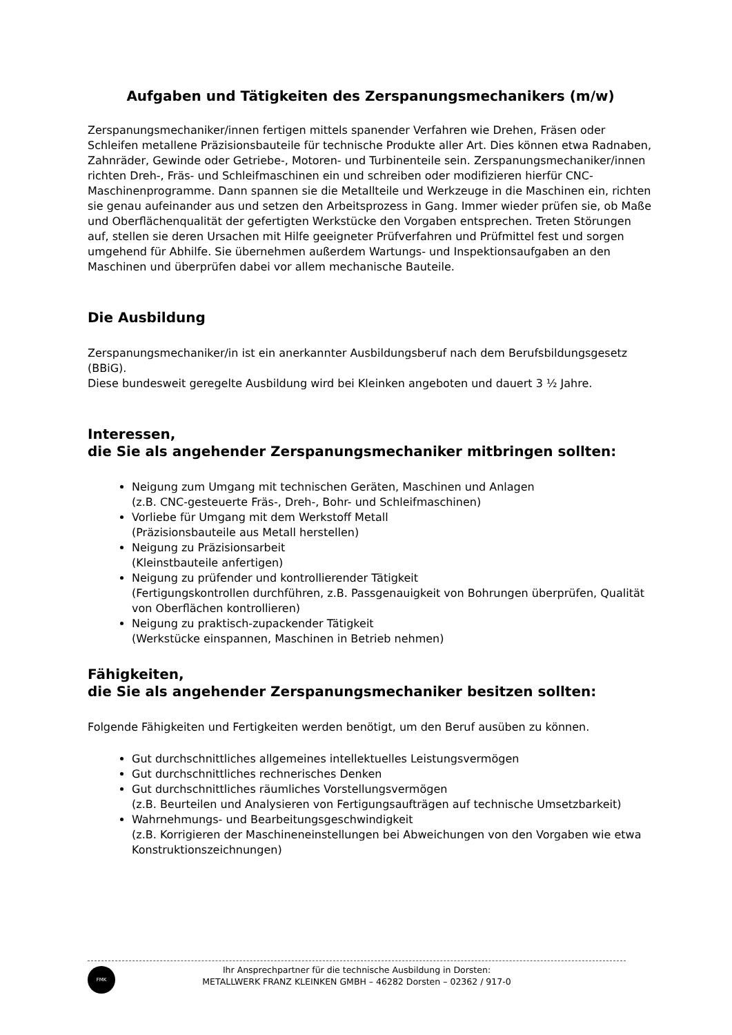Aufgaben und Tätigkeiten des Zerspanungsmechanikers (m/w)
Zerspanungsmechaniker/innen fertigen mittels spanender Verfahren wie Drehen, Fräsen oder Schleifen metallene Präzisionsbauteile für technische Produkte aller Art. Dies können etwa Radnaben, Zahnräder, Gewinde oder Getriebe-, Motoren- und Turbinenteile sein. Zerspanungsmechaniker/innen richten Dreh-, Fräs- und Schleifmaschinen ein und schreiben oder modifizieren hierfür CNC-Maschinenprogramme. Dann spannen sie die Metallteile und Werkzeuge in die Maschinen ein, richten sie genau aufeinander aus und setzen den Arbeitsprozess in Gang. Immer wieder prüfen sie, ob Maße und Oberflächenqualität der gefertigten Werkstücke den Vorgaben entsprechen. Treten Störungen auf, stellen sie deren Ursachen mit Hilfe geeigneter Prüfverfahren und Prüfmittel fest und sorgen umgehend für Abhilfe. Sie übernehmen außerdem Wartungs- und Inspektionsaufgaben an den Maschinen und überprüfen dabei vor allem mechanische Bauteile.
Die Ausbildung
Zerspanungsmechaniker/in ist ein anerkannter Ausbildungsberuf nach dem Berufsbildungsgesetz (BBiG).
Diese bundesweit geregelte Ausbildung wird bei Kleinken angeboten und dauert 3 ½ Jahre.
Interessen,
die Sie als angehender Zerspanungsmechaniker mitbringen sollten:
Neigung zum Umgang mit technischen Geräten, Maschinen und Anlagen
(z.B. CNC-gesteuerte Fräs-, Dreh-, Bohr- und Schleifmaschinen)
Vorliebe für Umgang mit dem Werkstoff Metall
(Präzisionsbauteile aus Metall herstellen)
Neigung zu Präzisionsarbeit
(Kleinstbauteile anfertigen)
Neigung zu prüfender und kontrollierender Tätigkeit
(Fertigungskontrollen durchführen, z.B. Passgenauigkeit von Bohrungen überprüfen, Qualität von Oberflächen kontrollieren)
Neigung zu praktisch-zupackender Tätigkeit
(Werkstücke einspannen, Maschinen in Betrieb nehmen)
Fähigkeiten,
die Sie als angehender Zerspanungsmechaniker besitzen sollten:
Folgende Fähigkeiten und Fertigkeiten werden benötigt, um den Beruf ausüben zu können.
Gut durchschnittliches allgemeines intellektuelles Leistungsvermögen
Gut durchschnittliches rechnerisches Denken
Gut durchschnittliches räumliches Vorstellungsvermögen
(z.B. Beurteilen und Analysieren von Fertigungsaufträgen auf technische Umsetzbarkeit)
Wahrnehmungs- und Bearbeitungsgeschwindigkeit
(z.B. Korrigieren der Maschineneinstellungen bei Abweichungen von den Vorgaben wie etwa Konstruktionszeichnungen)
FMK
Ihr Ansprechpartner für die technische Ausbildung in Dorsten:
METALLWERK FRANZ KLEINKEN GMBH – 46282 Dorsten – 02362 / 917-0